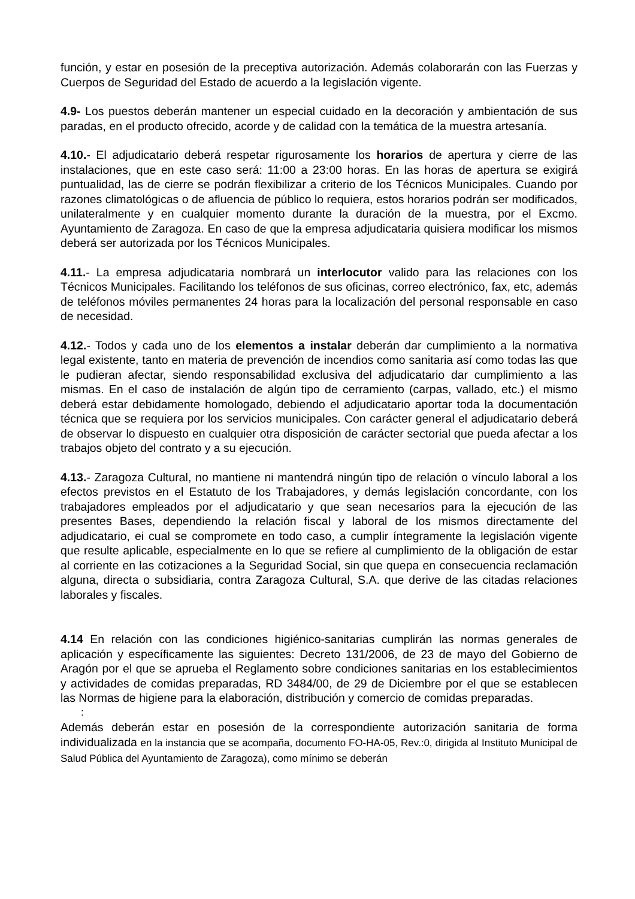función, y estar en posesión de la preceptiva autorización. Además colaborarán con las Fuerzas y Cuerpos de Seguridad del Estado de acuerdo a la legislación vigente.
4.9- Los puestos deberán mantener un especial cuidado en la decoración y ambientación de sus paradas, en el producto ofrecido, acorde y de calidad con la temática de la muestra artesanía.
4.10.- El adjudicatario deberá respetar rigurosamente los horarios de apertura y cierre de las instalaciones, que en este caso será: 11:00 a 23:00 horas. En las horas de apertura se exigirá puntualidad, las de cierre se podrán flexibilizar a criterio de los Técnicos Municipales. Cuando por razones climatológicas o de afluencia de público lo requiera, estos horarios podrán ser modificados, unilateralmente y en cualquier momento durante la duración de la muestra, por el Excmo. Ayuntamiento de Zaragoza. En caso de que la empresa adjudicataria quisiera modificar los mismos deberá ser autorizada por los Técnicos Municipales.
4.11.- La empresa adjudicataria nombrará un interlocutor valido para las relaciones con los Técnicos Municipales. Facilitando los teléfonos de sus oficinas, correo electrónico, fax, etc, además de teléfonos móviles permanentes 24 horas para la localización del personal responsable en caso de necesidad.
4.12.- Todos y cada uno de los elementos a instalar deberán dar cumplimiento a la normativa legal existente, tanto en materia de prevención de incendios como sanitaria así como todas las que le pudieran afectar, siendo responsabilidad exclusiva del adjudicatario dar cumplimiento a las mismas. En el caso de instalación de algún tipo de cerramiento (carpas, vallado, etc.) el mismo deberá estar debidamente homologado, debiendo el adjudicatario aportar toda la documentación técnica que se requiera por los servicios municipales. Con carácter general el adjudicatario deberá de observar lo dispuesto en cualquier otra disposición de carácter sectorial que pueda afectar a los trabajos objeto del contrato y a su ejecución.
4.13.- Zaragoza Cultural, no mantiene ni mantendrá ningún tipo de relación o vínculo laboral a los efectos previstos en el Estatuto de los Trabajadores, y demás legislación concordante, con los trabajadores empleados por el adjudicatario y que sean necesarios para la ejecución de las presentes Bases, dependiendo la relación fiscal y laboral de los mismos directamente del adjudicatario, ei cual se compromete en todo caso, a cumplir íntegramente la legislación vigente que resulte aplicable, especialmente en lo que se refiere al cumplimiento de la obligación de estar al corriente en las cotizaciones a la Seguridad Social, sin que quepa en consecuencia reclamación alguna, directa o subsidiaria, contra Zaragoza Cultural, S.A. que derive de las citadas relaciones laborales y fiscales.
4.14 En relación con las condiciones higiénico-sanitarias cumplirán las normas generales de aplicación y específicamente las siguientes: Decreto 131/2006, de 23 de mayo del Gobierno de Aragón por el que se aprueba el Reglamento sobre condiciones sanitarias en los establecimientos y actividades de comidas preparadas, RD 3484/00, de 29 de Diciembre por el que se establecen las Normas de higiene para la elaboración, distribución y comercio de comidas preparadas.
:
Además deberán estar en posesión de la correspondiente autorización sanitaria de forma individualizada en la instancia que se acompaña, documento FO-HA-05, Rev.:0, dirigida al Instituto Municipal de Salud Pública del Ayuntamiento de Zaragoza), como mínimo se deberán